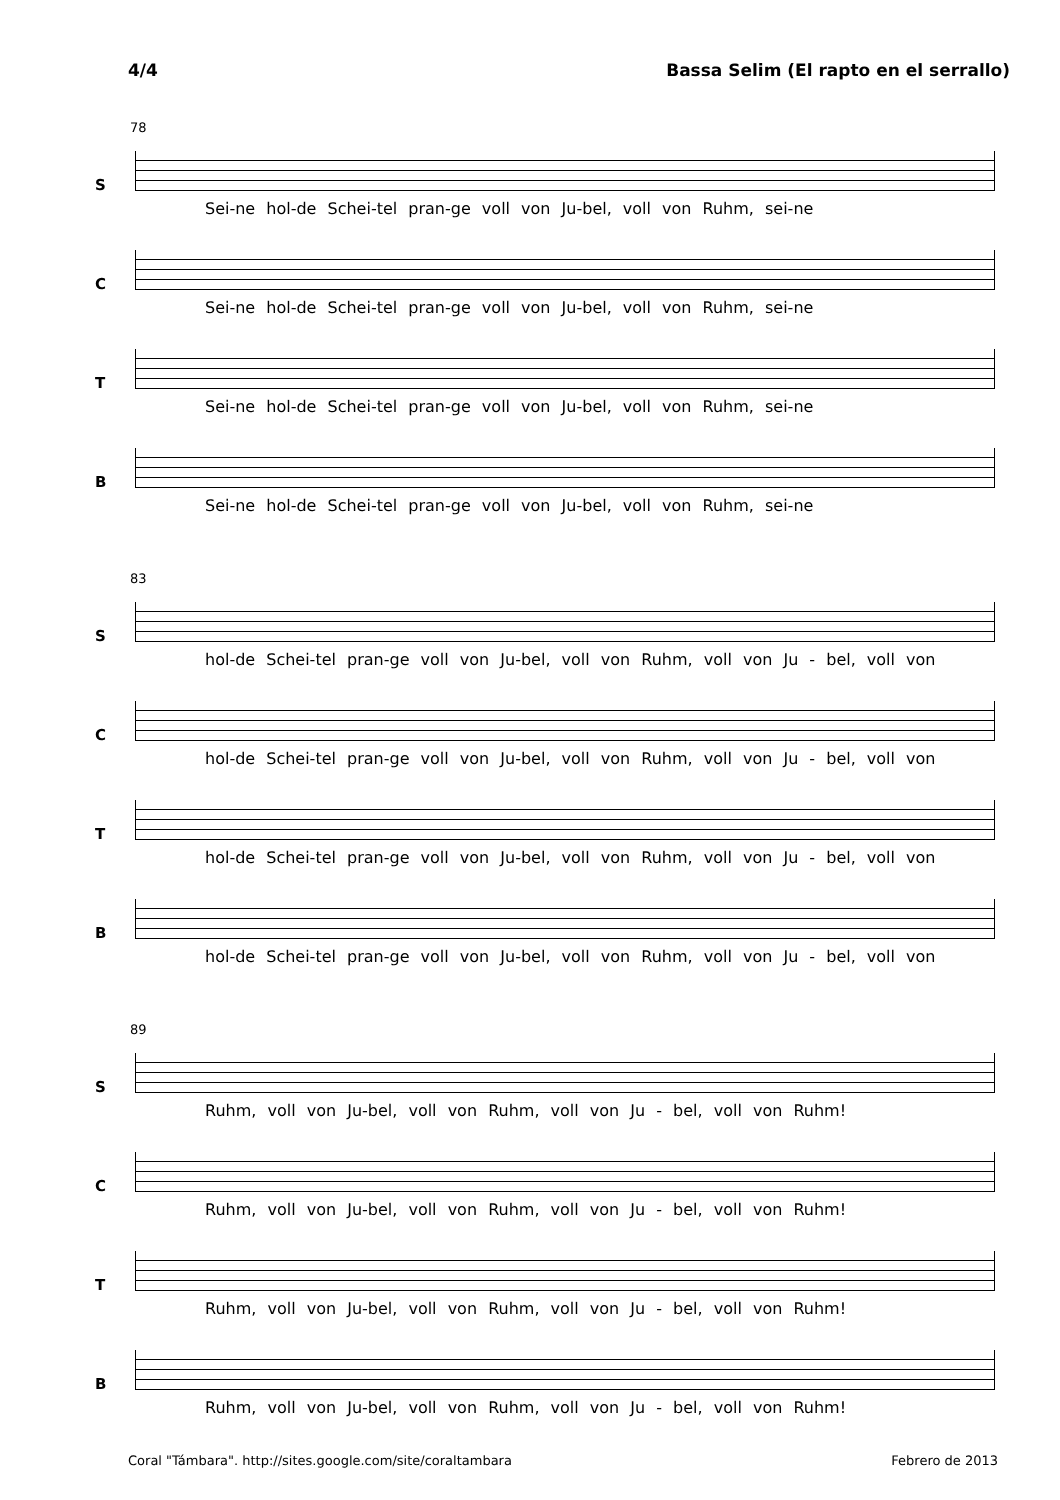4/4 Bassa Selim (El rapto en el serrallo)
78
S
Sei-ne hol-de Schei-tel pran-ge voll von Ju-bel, voll von Ruhm, sei-ne
C
Sei-ne hol-de Schei-tel pran-ge voll von Ju-bel, voll von Ruhm, sei-ne
T
Sei-ne hol-de Schei-tel pran-ge voll von Ju-bel, voll von Ruhm, sei-ne
B
Sei-ne hol-de Schei-tel pran-ge voll von Ju-bel, voll von Ruhm, sei-ne
83
S
hol-de Schei-tel pran-ge voll von Ju-bel, voll von Ruhm, voll von Ju - bel, voll von
C
hol-de Schei-tel pran-ge voll von Ju-bel, voll von Ruhm, voll von Ju - bel, voll von
T
hol-de Schei-tel pran-ge voll von Ju-bel, voll von Ruhm, voll von Ju - bel, voll von
B
hol-de Schei-tel pran-ge voll von Ju-bel, voll von Ruhm, voll von Ju - bel, voll von
89
S
Ruhm, voll von Ju-bel, voll von Ruhm, voll von Ju - bel, voll von Ruhm!
C
Ruhm, voll von Ju-bel, voll von Ruhm, voll von Ju - bel, voll von Ruhm!
T
Ruhm, voll von Ju-bel, voll von Ruhm, voll von Ju - bel, voll von Ruhm!
B
Ruhm, voll von Ju-bel, voll von Ruhm, voll von Ju - bel, voll von Ruhm!
Coral "Támbara". http://sites.google.com/site/coraltambara Febrero de 2013